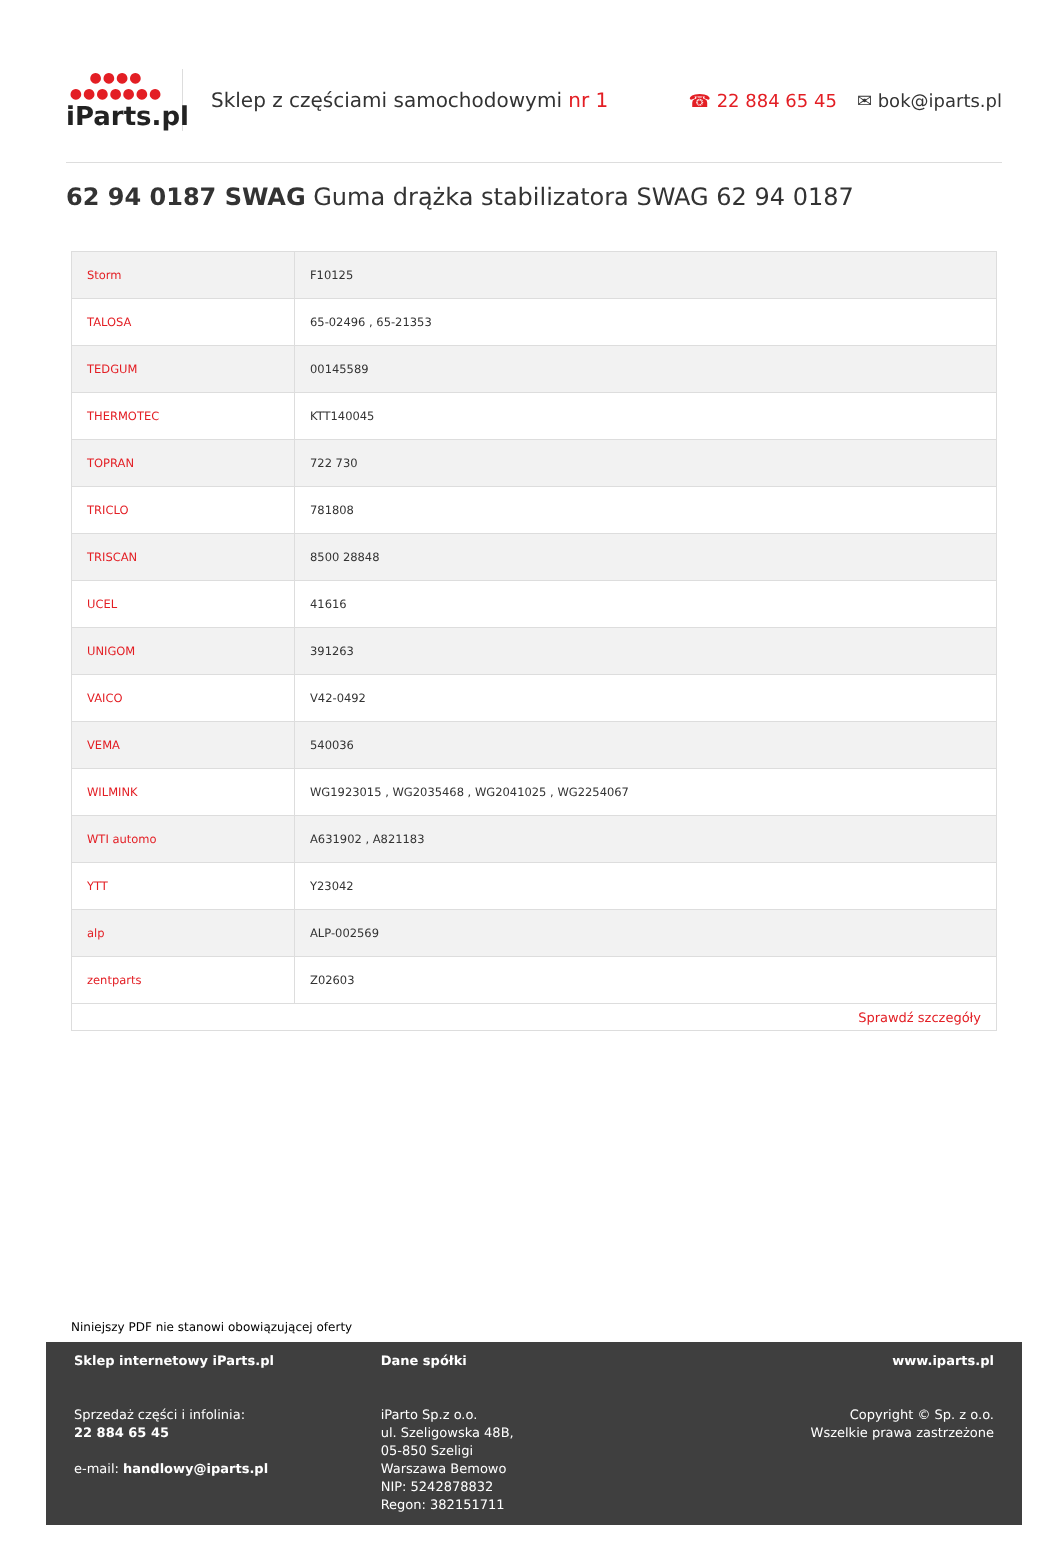●●●●
●●●●●●●
iParts.pl
Sklep z częściami samochodowymi nr 1
☎ 22 884 65 45 ✉ bok@iparts.pl
62 94 0187 SWAG Guma drążka stabilizatora SWAG 62 94 0187
| Storm | F10125 |
| TALOSA | 65-02496 , 65-21353 |
| TEDGUM | 00145589 |
| THERMOTEC | KTT140045 |
| TOPRAN | 722 730 |
| TRICLO | 781808 |
| TRISCAN | 8500 28848 |
| UCEL | 41616 |
| UNIGOM | 391263 |
| VAICO | V42-0492 |
| VEMA | 540036 |
| WILMINK | WG1923015 , WG2035468 , WG2041025 , WG2254067 |
| WTI automo | A631902 , A821183 |
| YTT | Y23042 |
| alp | ALP-002569 |
| zentparts | Z02603 |
| Sprawdź szczegóły | |
Niniejszy PDF nie stanowi obowiązującej oferty
Sklep internetowy iParts.pl
Sprzedaż części i infolinia:
22 884 65 45
e-mail: handlowy@iparts.pl
Dane spółki
iParto Sp.z o.o.
ul. Szeligowska 48B,
05-850 Szeligi
Warszawa Bemowo
NIP: 5242878832
Regon: 382151711
www.iparts.pl
Copyright © Sp. z o.o.
Wszelkie prawa zastrzeżone